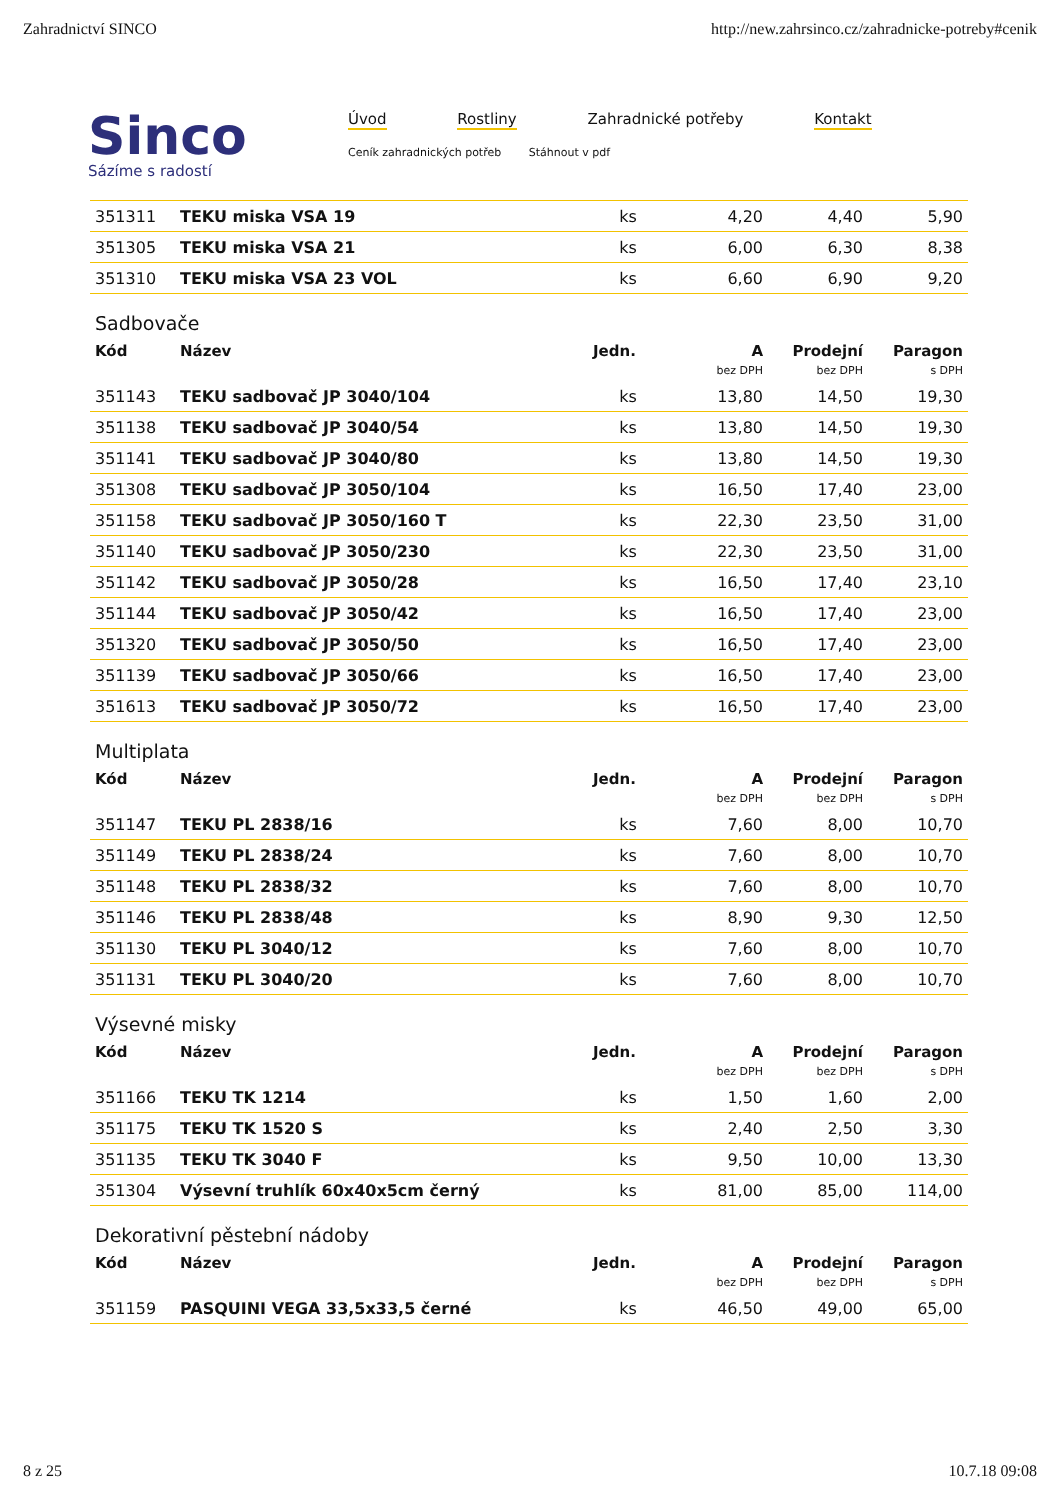Zahradnictví SINCO http://new.zahrsinco.cz/zahradnicke-potreby#cenik
Sinco
Sázíme s radostí
Úvod Rostliny Zahradnické potřeby Kontakt
Ceník zahradnických potřeb Stáhnout v pdf
| 351311 | TEKU miska VSA 19 | ks | 4,20 | 4,40 | 5,90 |
| 351305 | TEKU miska VSA 21 | ks | 6,00 | 6,30 | 8,38 |
| 351310 | TEKU miska VSA 23 VOL | ks | 6,60 | 6,90 | 9,20 |
Sadbovače
| Kód | Název | Jedn. | A | Prodejní | Paragon |
| --- | --- | --- | --- | --- | --- |
| | | | bez DPH | bez DPH | s DPH |
| 351143 | TEKU sadbovač JP 3040/104 | ks | 13,80 | 14,50 | 19,30 |
| 351138 | TEKU sadbovač JP 3040/54 | ks | 13,80 | 14,50 | 19,30 |
| 351141 | TEKU sadbovač JP 3040/80 | ks | 13,80 | 14,50 | 19,30 |
| 351308 | TEKU sadbovač JP 3050/104 | ks | 16,50 | 17,40 | 23,00 |
| 351158 | TEKU sadbovač JP 3050/160 T | ks | 22,30 | 23,50 | 31,00 |
| 351140 | TEKU sadbovač JP 3050/230 | ks | 22,30 | 23,50 | 31,00 |
| 351142 | TEKU sadbovač JP 3050/28 | ks | 16,50 | 17,40 | 23,10 |
| 351144 | TEKU sadbovač JP 3050/42 | ks | 16,50 | 17,40 | 23,00 |
| 351320 | TEKU sadbovač JP 3050/50 | ks | 16,50 | 17,40 | 23,00 |
| 351139 | TEKU sadbovač JP 3050/66 | ks | 16,50 | 17,40 | 23,00 |
| 351613 | TEKU sadbovač JP 3050/72 | ks | 16,50 | 17,40 | 23,00 |
Multiplata
| Kód | Název | Jedn. | A | Prodejní | Paragon |
| --- | --- | --- | --- | --- | --- |
| | | | bez DPH | bez DPH | s DPH |
| 351147 | TEKU PL 2838/16 | ks | 7,60 | 8,00 | 10,70 |
| 351149 | TEKU PL 2838/24 | ks | 7,60 | 8,00 | 10,70 |
| 351148 | TEKU PL 2838/32 | ks | 7,60 | 8,00 | 10,70 |
| 351146 | TEKU PL 2838/48 | ks | 8,90 | 9,30 | 12,50 |
| 351130 | TEKU PL 3040/12 | ks | 7,60 | 8,00 | 10,70 |
| 351131 | TEKU PL 3040/20 | ks | 7,60 | 8,00 | 10,70 |
Výsevné misky
| Kód | Název | Jedn. | A | Prodejní | Paragon |
| --- | --- | --- | --- | --- | --- |
| | | | bez DPH | bez DPH | s DPH |
| 351166 | TEKU TK 1214 | ks | 1,50 | 1,60 | 2,00 |
| 351175 | TEKU TK 1520 S | ks | 2,40 | 2,50 | 3,30 |
| 351135 | TEKU TK 3040 F | ks | 9,50 | 10,00 | 13,30 |
| 351304 | Výsevní truhlík 60x40x5cm černý | ks | 81,00 | 85,00 | 114,00 |
Dekorativní pěstební nádoby
| Kód | Název | Jedn. | A | Prodejní | Paragon |
| --- | --- | --- | --- | --- | --- |
| | | | bez DPH | bez DPH | s DPH |
| 351159 | PASQUINI VEGA 33,5x33,5 černé | ks | 46,50 | 49,00 | 65,00 |
8 z 25 10.7.18 09:08